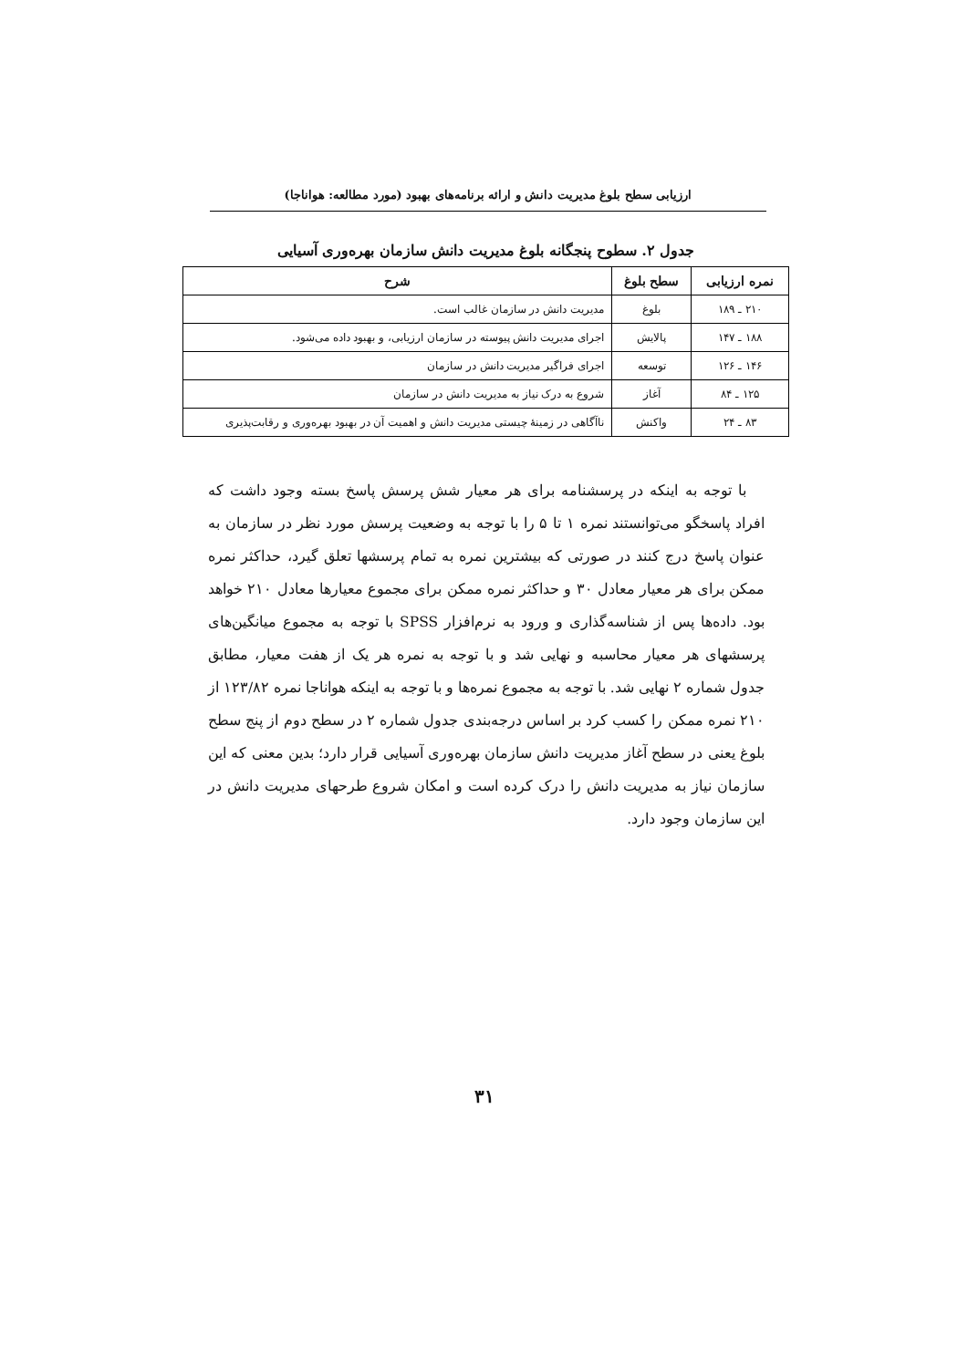ارزیابی سطح بلوغ مدیریت دانش و ارائه برنامه‌های بهبود (مورد مطالعه: هواناجا)
جدول ۲. سطوح پنجگانه بلوغ مدیریت دانش سازمان بهره‌وری آسیایی
| نمره ارزیابی | سطح بلوغ | شرح |
| --- | --- | --- |
| ۲۱۰ ـ ۱۸۹ | بلوغ | مدیریت دانش در سازمان غالب است. |
| ۱۸۸ ـ ۱۴۷ | پالایش | اجرای مدیریت دانش پیوسته در سازمان ارزیابی، و بهبود داده می‌شود. |
| ۱۴۶ ـ ۱۲۶ | توسعه | اجرای فراگیر مدیریت دانش در سازمان |
| ۱۲۵ ـ ۸۴ | آغاز | شروع به درک نیاز به مدیریت دانش در سازمان |
| ۸۳ ـ ۲۴ | واکنش | ناآگاهی در زمینهٔ چیستی مدیریت دانش و اهمیت آن در بهبود بهره‌وری و رقابت‌پذیری |
با توجه به اینکه در پرسشنامه برای هر معیار شش پرسش پاسخ بسته وجود داشت که افراد پاسخگو می‌توانستند نمره ۱ تا ۵ را با توجه به وضعیت پرسش مورد نظر در سازمان به عنوان پاسخ درج کنند در صورتی که بیشترین نمره به تمام پرسشها تعلق گیرد، حداکثر نمره ممکن برای هر معیار معادل ۳۰ و حداکثر نمره ممکن برای مجموع معیارها معادل ۲۱۰ خواهد بود. داده‌ها پس از شناسه‌گذاری و ورود به نرم‌افزار SPSS با توجه به مجموع میانگین‌های پرسشهای هر معیار محاسبه و نهایی شد و با توجه به نمره هر یک از هفت معیار، مطابق جدول شماره ۲ نهایی شد. با توجه به مجموع نمره‌ها و با توجه به اینکه هواناجا نمره ۱۲۳/۸۲ از ۲۱۰ نمره ممکن را کسب کرد بر اساس درجه‌بندی جدول شماره ۲ در سطح دوم از پنج سطح بلوغ یعنی در سطح آغاز مدیریت دانش سازمان بهره‌وری آسیایی قرار دارد؛ بدین معنی که این سازمان نیاز به مدیریت دانش را درک کرده است و امکان شروع طرحهای مدیریت دانش در این سازمان وجود دارد.
۳۱